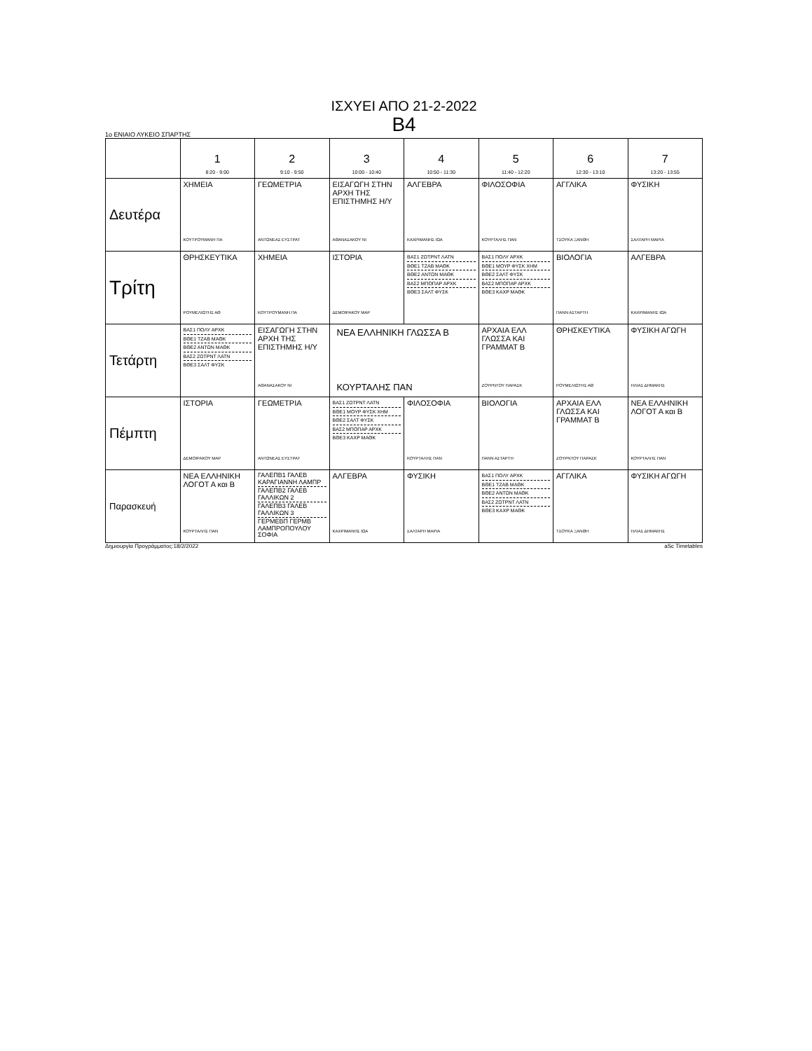ΙΣΧΥΕΙ ΑΠΟ 21-2-2022
B4
1ο ΕΝΙΑΙΟ ΛΥΚΕΙΟ ΣΠΑΡΤΗΣ
| | 1 8:20 - 9:00 | 2 9:10 - 9:50 | 3 10:00 - 10:40 | 4 10:50 - 11:30 | 5 11:40 - 12:20 | 6 12:30 - 13:10 | 7 13:20 - 13:55 |
| --- | --- | --- | --- | --- | --- | --- | --- |
| Δευτέρα | ΧΗΜΕΙΑ ΚΟΥΤΡΟΥΜΑΝΗ ΠΑ | ΓΕΩΜΕΤΡΙΑ ΑΝΤΩΝΕΑΣ ΕΥΣΤΡΑΤ | ΕΙΣΑΓΩΓΗ ΣΤΗΝ ΑΡΧΗ ΤΗΣ ΕΠΙΣΤΗΜΗΣ Η/Υ ΑΘΑΝΑΣΑΚΟΥ ΝΙ | ΑΛΓΕΒΡΑ ΚΑΧΡΙΜΑΝΗΣ ΙΩΑ | ΦΙΛΟΣΟΦΙΑ ΚΟΥΡΤΑΛΗΣ ΠΑΝ | ΑΓΓΛΙΚΑ ΤΣΟΥΚΑ ΞΑΝΘΗ | ΦΥΣΙΚΗ ΣΑΛΤΑΡΗ ΜΑΡΙΑ |
| Τρίτη | ΘΡΗΣΚΕΥΤΙΚΑ ΡΟΥΜΕΛΙΩΤΗΣ ΑΘ | ΧΗΜΕΙΑ ΚΟΥΤΡΟΥΜΑΝΗ ΠΑ | ΙΣΤΟΡΙΑ ΔΕΜΟΙΡΑΚΟΥ ΜΑΡ | ΒΑΣ1 ΖΩΤΡΝΤ ΛΑΤΝ ΒΘΕ1 ΤΖΑΒ ΜΑΘΚ ΒΘΕ2 ΑΝΤΩΝ ΜΑΘΚ ΒΑΣ2 ΜΠΟΠΑΡ ΑΡΧΚ ΒΘΕ3 ΣΑΛΤ ΦΥΣΚ | ΒΑΣ1 ΠΟΛΥ ΑΡΧΚ ΒΘΕ1 ΜΟΥΡ ΦΥΣΚ ΧΗΜ ΒΘΕ2 ΣΑΛΤ ΦΥΣΚ ΒΑΣ2 ΜΠΟΠΑΡ ΑΡΧΚ ΒΘΕ3 ΚΑΧΡ ΜΑΘΚ | ΒΙΟΛΟΓΙΑ ΠΑΝΝ ΑΣΤΑΡΤΗ | ΑΛΓΕΒΡΑ ΚΑΧΡΙΜΑΝΗΣ ΙΩΑ |
| Τετάρτη | ΒΑΣ1 ΠΟΛΥ ΑΡΧΚ ΒΘΕ1 ΤΖΑΒ ΜΑΘΚ ΒΘΕ2 ΑΝΤΩΝ ΜΑΘΚ ΒΑΣ2 ΖΩΤΡΝΤ ΛΑΤΝ ΒΘΕ3 ΣΑΛΤ ΦΥΣΚ | ΕΙΣΑΓΩΓΗ ΣΤΗΝ ΑΡΧΗ ΤΗΣ ΕΠΙΣΤΗΜΗΣ Η/Υ ΑΘΑΝΑΣΑΚΟΥ ΝΙ | ΝΕΑ ΕΛΛΗΝΙΚΗ ΓΛΩΣΣΑ Β ΚΟΥΡΤΑΛΗΣ ΠΑΝ | | ΑΡΧΑΙΑ ΕΛΛ ΓΛΩΣΣΑ ΚΑΙ ΓΡΑΜΜΑΤ Β ΖΟΥΡΝΤΟΥ ΠΑΡΑΣΚ | ΘΡΗΣΚΕΥΤΙΚΑ ΡΟΥΜΕΛΙΩΤΗΣ ΑΘ | ΦΥΣΙΚΗ ΑΓΩΓΗ ΗΛΙΑΣ ΔΗΜΑΚΗΣ |
| Πέμπτη | ΙΣΤΟΡΙΑ ΔΕΜΟΙΡΑΚΟΥ ΜΑΡ | ΓΕΩΜΕΤΡΙΑ ΑΝΤΩΝΕΑΣ ΕΥΣΤΡΑΤ | ΒΑΣ1 ΖΩΤΡΝΤ ΛΑΤΝ ΒΘΕ1 ΜΟΥΡ ΦΥΣΚ ΧΗΜ ΒΘΕ2 ΣΑΛΤ ΦΥΣΚ ΒΑΣ2 ΜΠΟΠΑΡ ΑΡΧΚ ΒΘΕ3 ΚΑΧΡ ΜΑΘΚ | ΦΙΛΟΣΟΦΙΑ ΚΟΥΡΤΑΛΗΣ ΠΑΝ | ΒΙΟΛΟΓΙΑ ΠΑΝΝ ΑΣΤΑΡΤΗ | ΑΡΧΑΙΑ ΕΛΛ ΓΛΩΣΣΑ ΚΑΙ ΓΡΑΜΜΑΤ Β ΖΟΥΡΝΤΟΥ ΠΑΡΑΣΚ | ΝΕΑ ΕΛΛΗΝΙΚΗ ΛΟΓΟΤ Α και Β ΚΟΥΡΤΑΛΗΣ ΠΑΝ |
| Παρασκευή | ΝΕΑ ΕΛΛΗΝΙΚΗ ΛΟΓΟΤ Α και Β ΚΟΥΡΤΑΛΗΣ ΠΑΝ | ΓΑΛΕΠΒ1 ΓΑΛΕΒ ΚΑΡΑΓΙΑΝΝΗ ΛΑΜΠΡ ΓΑΛΕΠΒ2 ΓΑΛΕΒ ΓΑΛΛΙΚΩΝ 2 ΓΑΛΕΠΒ3 ΓΑΛΕΒ ΓΑΛΛΙΚΩΝ 3 ΓΕΡΜΕΒΠ ΓΕΡΜΒ ΛΑΜΠΡΟΠΟΥΛΟΥ ΣΟΦΙΑ | ΑΛΓΕΒΡΑ ΚΑΧΡΙΜΑΝΗΣ ΙΩΑ | ΦΥΣΙΚΗ ΣΑΛΤΑΡΗ ΜΑΡΙΑ | ΒΑΣ1 ΠΟΛΥ ΑΡΧΚ ΒΘΕ1 ΤΖΑΒ ΜΑΘΚ ΒΘΕ2 ΑΝΤΩΝ ΜΑΘΚ ΒΑΣ2 ΖΩΤΡΝΤ ΛΑΤΝ ΒΘΕ3 ΚΑΧΡ ΜΑΘΚ | ΑΓΓΛΙΚΑ ΤΣΟΥΚΑ ΞΑΝΘΗ | ΦΥΣΙΚΗ ΑΓΩΓΗ ΗΛΙΑΣ ΔΗΜΑΚΗΣ |
Δημιουργία Προγράμματος:18/2/2022 aSc Timetables